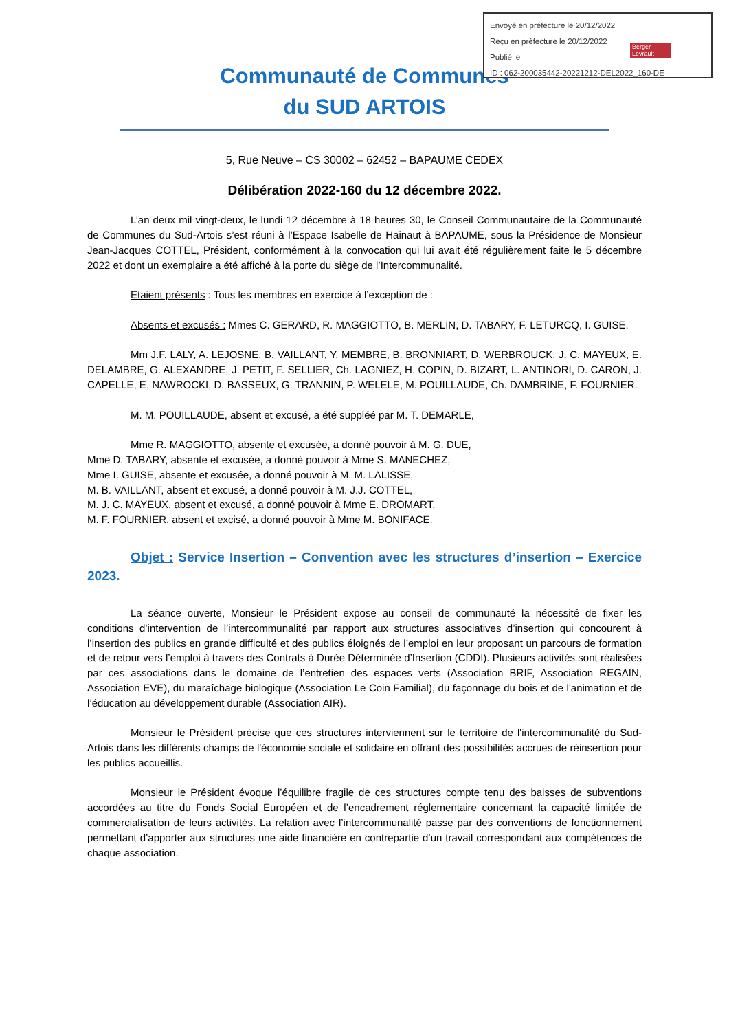Envoyé en préfecture le 20/12/2022
Reçu en préfecture le 20/12/2022
Publié le
ID : 062-200035442-20221212-DEL2022_160-DE
Berger
Levrault
Communauté de Communes
du SUD ARTOIS
5, Rue Neuve – CS 30002 – 62452 – BAPAUME CEDEX
Délibération 2022-160 du 12 décembre 2022.
L’an deux mil vingt-deux, le lundi 12 décembre à 18 heures 30, le Conseil Communautaire de la Communauté de Communes du Sud-Artois s’est réuni à l’Espace Isabelle de Hainaut à BAPAUME, sous la Présidence de Monsieur Jean-Jacques COTTEL, Président, conformément à la convocation qui lui avait été régulièrement faite le 5 décembre 2022 et dont un exemplaire a été affiché à la porte du siège de l’Intercommunalité.
Etaient présents : Tous les membres en exercice à l’exception de :
Absents et excusés : Mmes C. GERARD, R. MAGGIOTTO, B. MERLIN, D. TABARY, F. LETURCQ, I. GUISE,
Mm J.F. LALY, A. LEJOSNE, B. VAILLANT, Y. MEMBRE, B. BRONNIART, D. WERBROUCK, J. C. MAYEUX, E. DELAMBRE, G. ALEXANDRE, J. PETIT, F. SELLIER, Ch. LAGNIEZ, H. COPIN, D. BIZART, L. ANTINORI, D. CARON, J. CAPELLE, E. NAWROCKI, D. BASSEUX, G. TRANNIN, P. WELELE, M. POUILLAUDE, Ch. DAMBRINE, F. FOURNIER.
M. M. POUILLAUDE, absent et excusé, a été suppléé par M. T. DEMARLE,
Mme R. MAGGIOTTO, absente et excusée, a donné pouvoir à M. G. DUE,
Mme D. TABARY, absente et excusée, a donné pouvoir à Mme S. MANECHEZ,
Mme I. GUISE, absente et excusée, a donné pouvoir à M. M. LALISSE,
M. B. VAILLANT, absent et excusé, a donné pouvoir à M. J.J. COTTEL,
M. J. C. MAYEUX, absent et excusé, a donné pouvoir à Mme E. DROMART,
M. F. FOURNIER, absent et excisé, a donné pouvoir à Mme M. BONIFACE.
Objet : Service Insertion – Convention avec les structures d’insertion – Exercice 2023.
La séance ouverte, Monsieur le Président expose au conseil de communauté la nécessité de fixer les conditions d’intervention de l’intercommunalité par rapport aux structures associatives d’insertion qui concourent à l’insertion des publics en grande difficulté et des publics éloignés de l’emploi en leur proposant un parcours de formation et de retour vers l’emploi à travers des Contrats à Durée Déterminée d’Insertion (CDDI). Plusieurs activités sont réalisées par ces associations dans le domaine de l’entretien des espaces verts (Association BRIF, Association REGAIN, Association EVE), du maraîchage biologique (Association Le Coin Familial), du façonnage du bois et de l'animation et de l’éducation au développement durable (Association AIR).
Monsieur le Président précise que ces structures interviennent sur le territoire de l'intercommunalité du Sud-Artois dans les différents champs de l'économie sociale et solidaire en offrant des possibilités accrues de réinsertion pour les publics accueillis.
Monsieur le Président évoque l’équilibre fragile de ces structures compte tenu des baisses de subventions accordées au titre du Fonds Social Européen et de l’encadrement réglementaire concernant la capacité limitée de commercialisation de leurs activités. La relation avec l’intercommunalité passe par des conventions de fonctionnement permettant d’apporter aux structures une aide financière en contrepartie d’un travail correspondant aux compétences de chaque association.